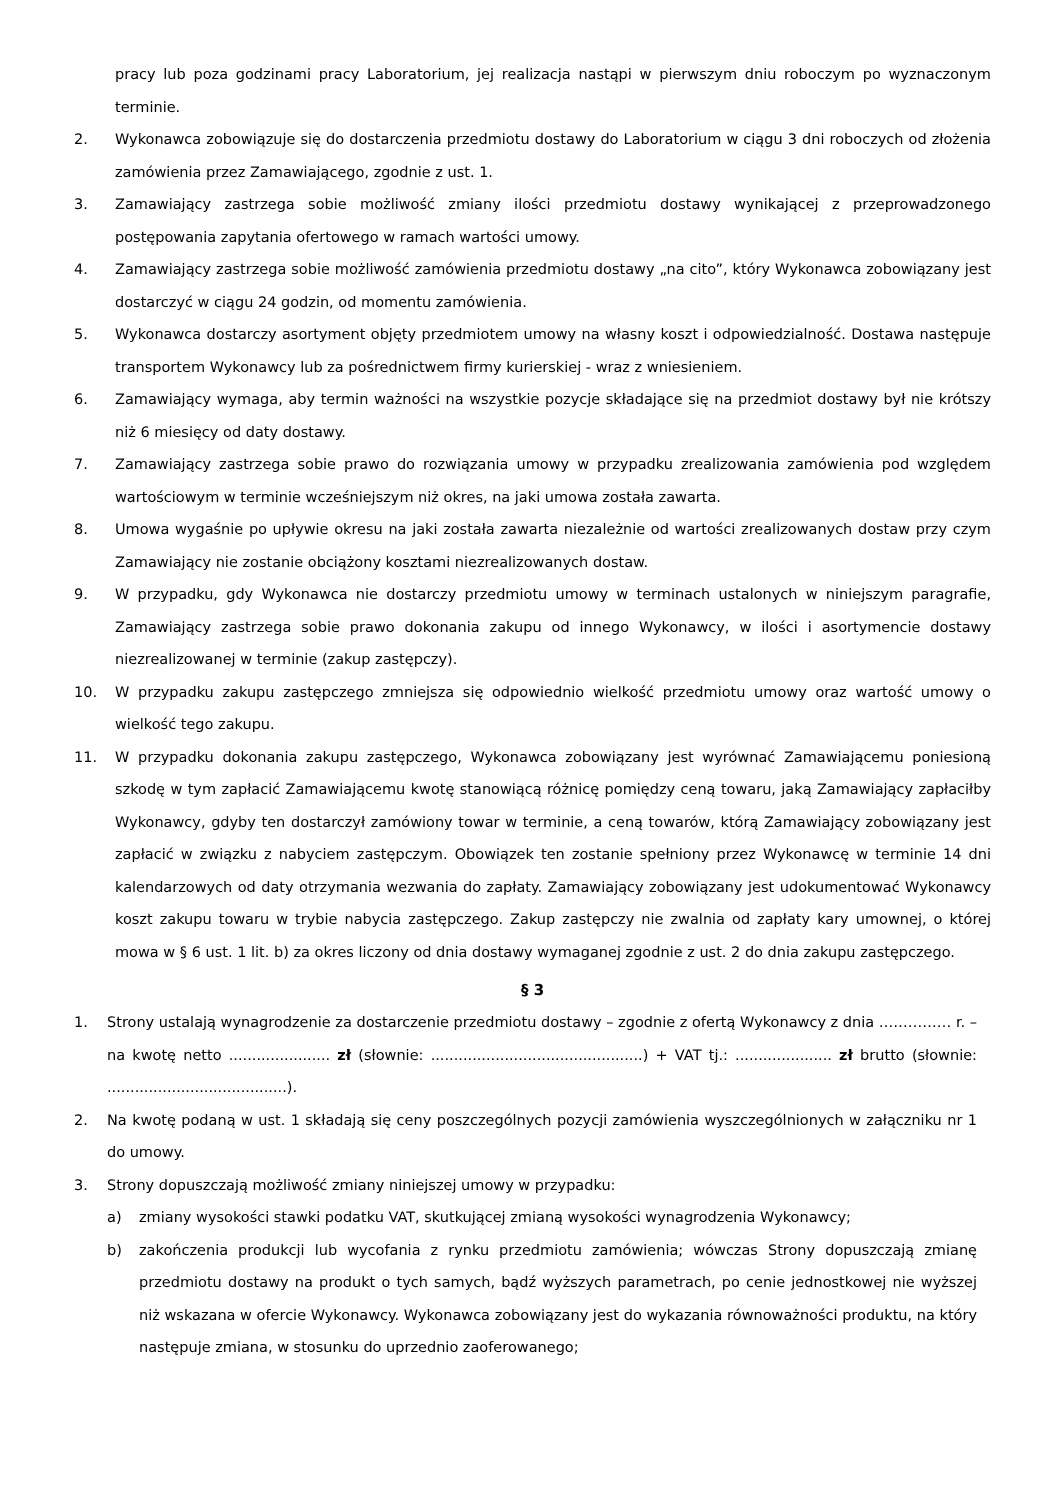pracy lub poza godzinami pracy Laboratorium, jej realizacja nastąpi w pierwszym dniu roboczym po wyznaczonym terminie.
2. Wykonawca zobowiązuje się do dostarczenia przedmiotu dostawy do Laboratorium w ciągu 3 dni roboczych od złożenia zamówienia przez Zamawiającego, zgodnie z ust. 1.
3. Zamawiający zastrzega sobie możliwość zmiany ilości przedmiotu dostawy wynikającej z przeprowadzonego postępowania zapytania ofertowego w ramach wartości umowy.
4. Zamawiający zastrzega sobie możliwość zamówienia przedmiotu dostawy „na cito”, który Wykonawca zobowiązany jest dostarczyć w ciągu 24 godzin, od momentu zamówienia.
5. Wykonawca dostarczy asortyment objęty przedmiotem umowy na własny koszt i odpowiedzialność. Dostawa następuje transportem Wykonawcy lub za pośrednictwem firmy kurierskiej - wraz z wniesieniem.
6. Zamawiający wymaga, aby termin ważności na wszystkie pozycje składające się na przedmiot dostawy był nie krótszy niż 6 miesięcy od daty dostawy.
7. Zamawiający zastrzega sobie prawo do rozwiązania umowy w przypadku zrealizowania zamówienia pod względem wartościowym w terminie wcześniejszym niż okres, na jaki umowa została zawarta.
8. Umowa wygaśnie po upływie okresu na jaki została zawarta niezależnie od wartości zrealizowanych dostaw przy czym Zamawiający nie zostanie obciążony kosztami niezrealizowanych dostaw.
9. W przypadku, gdy Wykonawca nie dostarczy przedmiotu umowy w terminach ustalonych w niniejszym paragrafie, Zamawiający zastrzega sobie prawo dokonania zakupu od innego Wykonawcy, w ilości i asortymencie dostawy niezrealizowanej w terminie (zakup zastępczy).
10. W przypadku zakupu zastępczego zmniejsza się odpowiednio wielkość przedmiotu umowy oraz wartość umowy o wielkość tego zakupu.
11. W przypadku dokonania zakupu zastępczego, Wykonawca zobowiązany jest wyrównać Zamawiającemu poniesioną szkodę w tym zapłacić Zamawiającemu kwotę stanowiącą różnicę pomiędzy ceną towaru, jaką Zamawiający zapłaciłby Wykonawcy, gdyby ten dostarczył zamówiony towar w terminie, a ceną towarów, którą Zamawiający zobowiązany jest zapłacić w związku z nabyciem zastępczym. Obowiązek ten zostanie spełniony przez Wykonawcę w terminie 14 dni kalendarzowych od daty otrzymania wezwania do zapłaty. Zamawiający zobowiązany jest udokumentować Wykonawcy koszt zakupu towaru w trybie nabycia zastępczego. Zakup zastępczy nie zwalnia od zapłaty kary umownej, o której mowa w § 6 ust. 1 lit. b) za okres liczony od dnia dostawy wymaganej zgodnie z ust. 2 do dnia zakupu zastępczego.
§ 3
1. Strony ustalają wynagrodzenie za dostarczenie przedmiotu dostawy – zgodnie z ofertą Wykonawcy z dnia …………… r. – na kwotę netto ...................... zł (słownie: ..............................................) + VAT tj.: ..................... zł brutto (słownie: .......................................).
2. Na kwotę podaną w ust. 1 składają się ceny poszczególnych pozycji zamówienia wyszczególnionych w załączniku nr 1 do umowy.
3. Strony dopuszczają możliwość zmiany niniejszej umowy w przypadku:
a) zmiany wysokości stawki podatku VAT, skutkującej zmianą wysokości wynagrodzenia Wykonawcy;
b) zakończenia produkcji lub wycofania z rynku przedmiotu zamówienia; wówczas Strony dopuszczają zmianę przedmiotu dostawy na produkt o tych samych, bądź wyższych parametrach, po cenie jednostkowej nie wyższej niż wskazana w ofercie Wykonawcy. Wykonawca zobowiązany jest do wykazania równoważności produktu, na który następuje zmiana, w stosunku do uprzednio zaoferowanego;